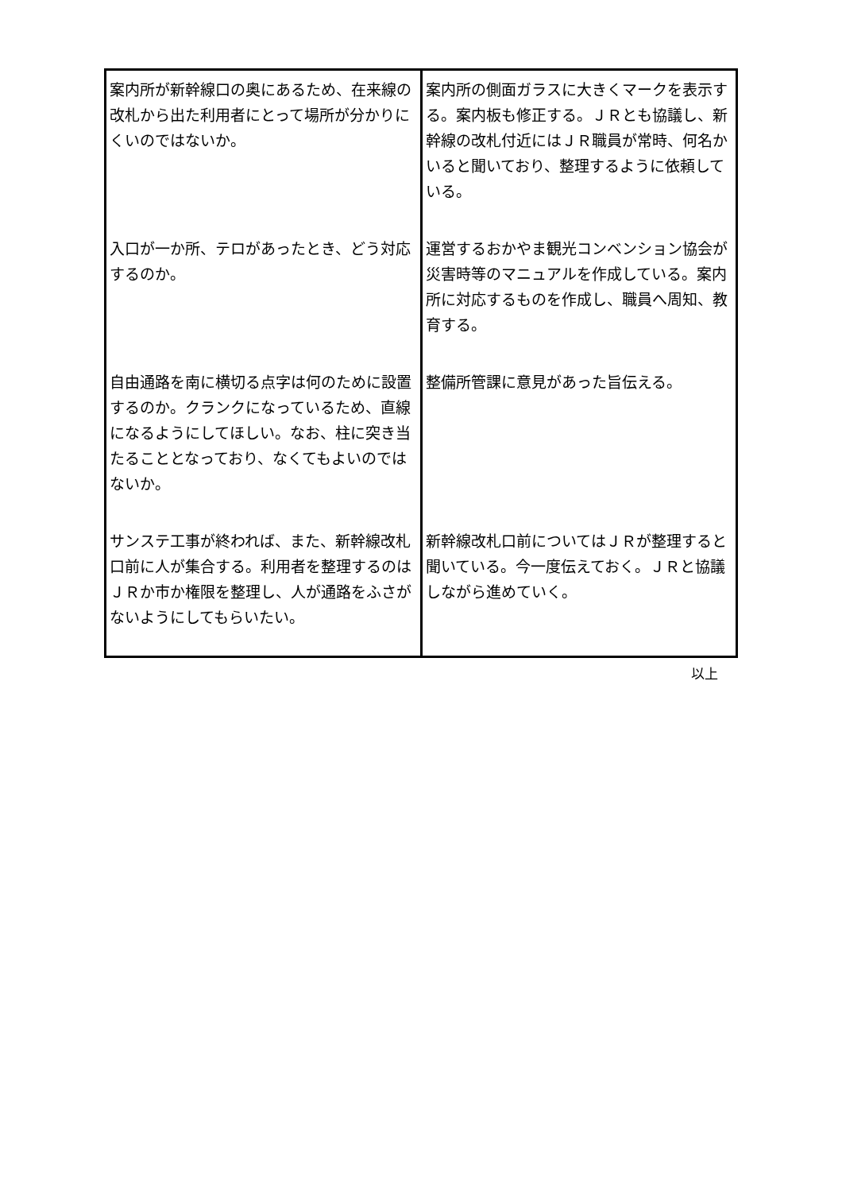| 案内所が新幹線口の奥にあるため、在来線の改札から出た利用者にとって場所が分かりにくいのではないか。 | 案内所の側面ガラスに大きくマークを表示する。案内板も修正する。ＪＲとも協議し、新幹線の改札付近にはＪＲ職員が常時、何名かいると聞いており、整理するように依頼している。 |
| 入口が一か所、テロがあったとき、どう対応するのか。 | 運営するおかやま観光コンベンション協会が災害時等のマニュアルを作成している。案内所に対応するものを作成し、職員へ周知、教育する。 |
| 自由通路を南に横切る点字は何のために設置するのか。クランクになっているため、直線になるようにしてほしい。なお、柱に突き当たることとなっており、なくてもよいのではないか。 | 整備所管課に意見があった旨伝える。 |
| サンステ工事が終われば、また、新幹線改札口前に人が集合する。利用者を整理するのはＪＲか市か権限を整理し、人が通路をふさがないようにしてもらいたい。 | 新幹線改札口前についてはＪＲが整理すると聞いている。今一度伝えておく。ＪＲと協議しながら進めていく。 |
以上